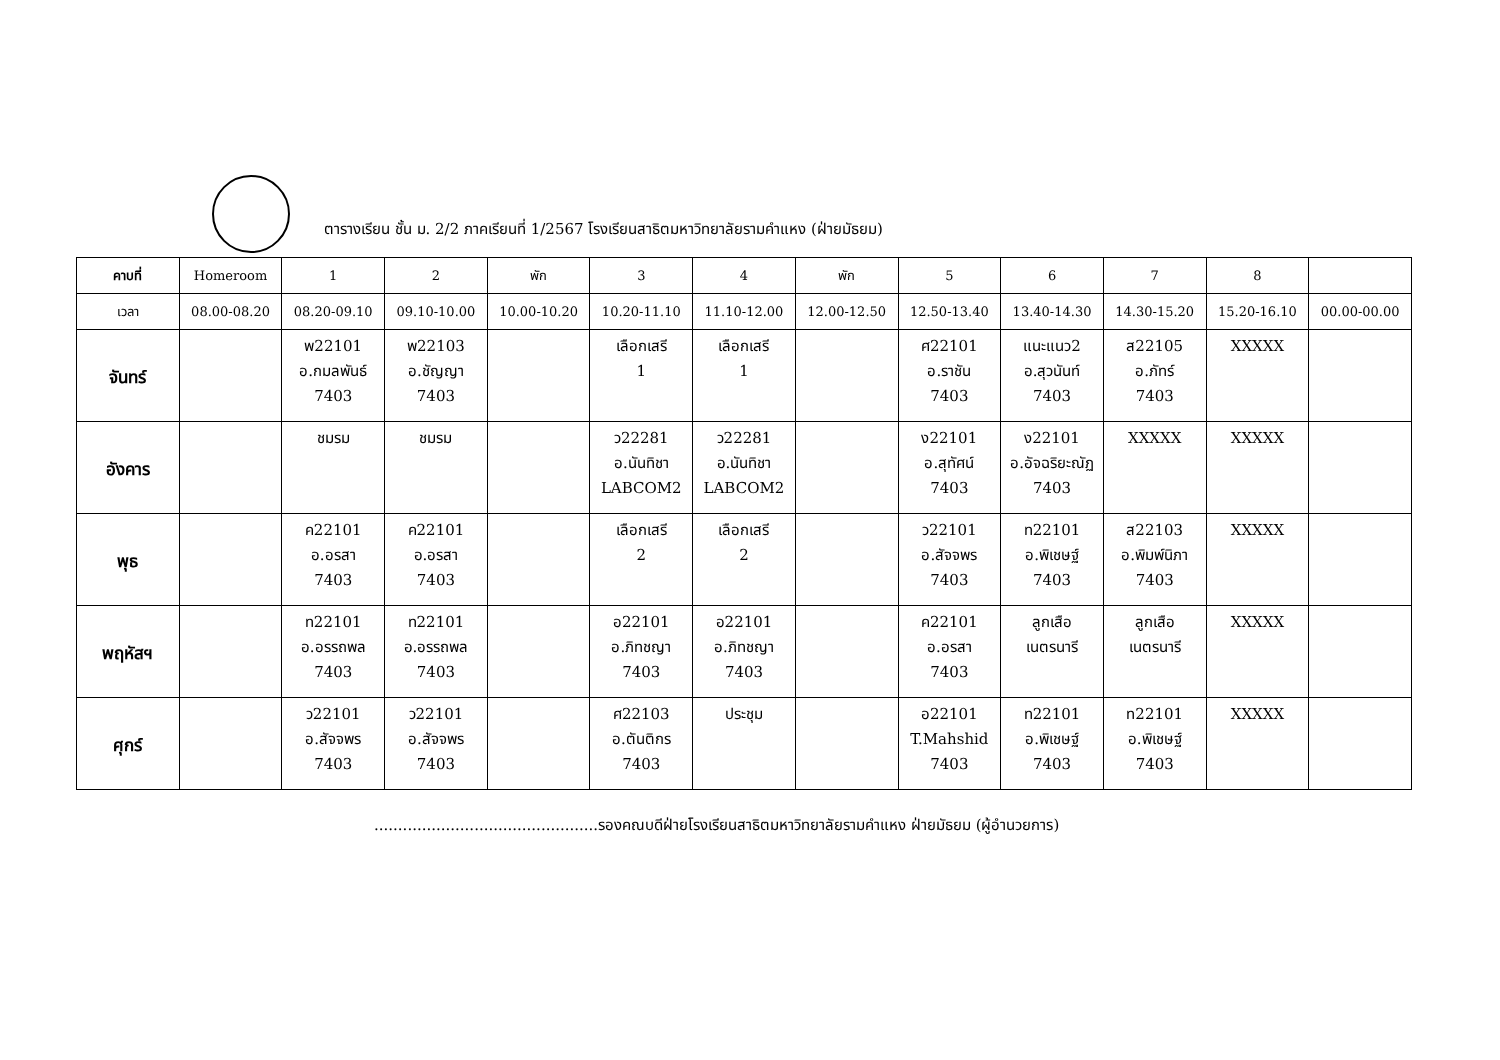ตารางเรียน ชั้น ม. 2/2 ภาคเรียนที่ 1/2567 โรงเรียนสาธิตมหาวิทยาลัยรามคำแหง (ฝ่ายมัธยม)
| คาบที่ | Homeroom | 1 | 2 | พัก | 3 | 4 | พัก | 5 | 6 | 7 | 8 | |
| --- | --- | --- | --- | --- | --- | --- | --- | --- | --- | --- | --- | --- |
| เวลา | 08.00-08.20 | 08.20-09.10 | 09.10-10.00 | 10.00-10.20 | 10.20-11.10 | 11.10-12.00 | 12.00-12.50 | 12.50-13.40 | 13.40-14.30 | 14.30-15.20 | 15.20-16.10 | 00.00-00.00 |
| จันทร์ | | พ22101 อ.กมลพันธ์ 7403 | พ22103 อ.ชัญญา 7403 | | เลือกเสรี 1 | เลือกเสรี 1 | | ศ22101 อ.ราชัน 7403 | แนะแนว2 อ.สุวนันท์ 7403 | ส22105 อ.ภัทร์ 7403 | XXXXX | |
| อังคาร | | ชมรม | ชมรม | | ว22281 อ.นันทิชา LABCOM2 | ว22281 อ.นันทิชา LABCOM2 | | ง22101 อ.สุทัศน์ 7403 | ง22101 อ.อัจฉริยะณัฏ 7403 | XXXXX | XXXXX | |
| พุธ | | ค22101 อ.อรสา 7403 | ค22101 อ.อรสา 7403 | | เลือกเสรี 2 | เลือกเสรี 2 | | ว22101 อ.สัจจพร 7403 | ท22101 อ.พิเชษฐ์ 7403 | ส22103 อ.พิมพ์นิภา 7403 | XXXXX | |
| พฤหัสฯ | | ท22101 อ.อรรถพล 7403 | ท22101 อ.อรรถพล 7403 | | อ22101 อ.ภิทชญา 7403 | อ22101 อ.ภิทชญา 7403 | | ค22101 อ.อรสา 7403 | ลูกเสือ เนตรนารี | ลูกเสือ เนตรนารี | XXXXX | |
| ศุกร์ | | ว22101 อ.สัจจพร 7403 | ว22101 อ.สัจจพร 7403 | | ศ22103 อ.ตันติกร 7403 | ประชุม | | อ22101 T.Mahshid 7403 | ท22101 อ.พิเชษฐ์ 7403 | ท22101 อ.พิเชษฐ์ 7403 | XXXXX | |
...............................................รองคณบดีฝ่ายโรงเรียนสาธิตมหาวิทยาลัยรามคำแหง ฝ่ายมัธยม (ผู้อำนวยการ)